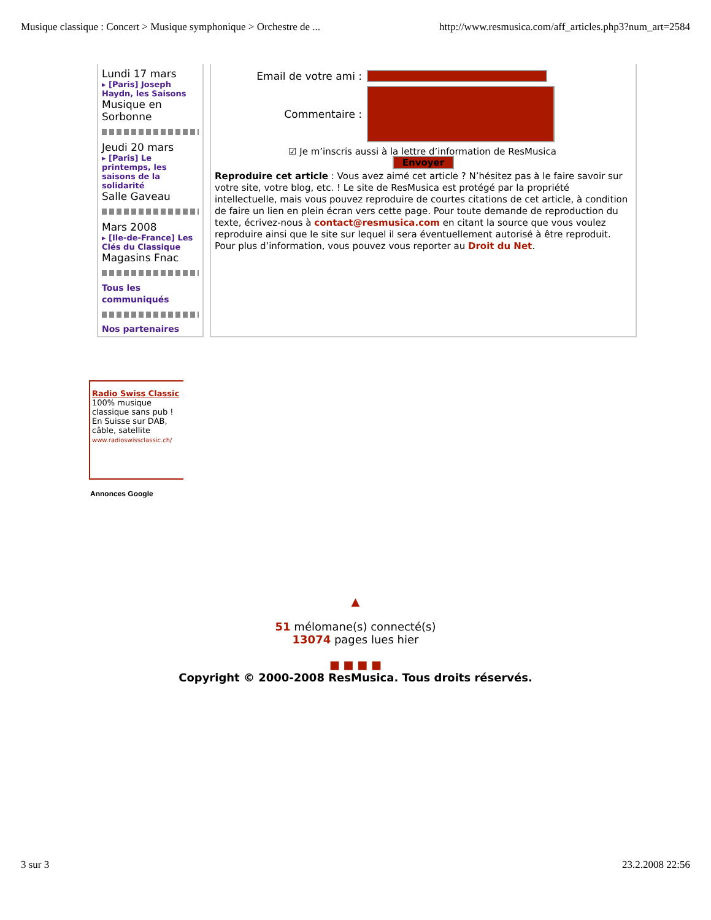Musique classique : Concert > Musique symphonique > Orchestre de ... http://www.resmusica.com/aff_articles.php3?num_art=2584
Lundi 17 mars
▸ [Paris] Joseph Haydn, les Saisons
Musique en Sorbonne
Jeudi 20 mars
▸ [Paris] Le printemps, les saisons de la solidarité
Salle Gaveau
Mars 2008
▸ [Ile-de-France] Les Clés du Classique
Magasins Fnac
Tous les communiqués
Nos partenaires
Email de votre ami :
Commentaire :
☑ Je m’inscris aussi à la lettre d’information de ResMusica
Envoyer
Reproduire cet article : Vous avez aimé cet article ? N’hésitez pas à le faire savoir sur votre site, votre blog, etc. ! Le site de ResMusica est protégé par la propriété intellectuelle, mais vous pouvez reproduire de courtes citations de cet article, à condition de faire un lien en plein écran vers cette page. Pour toute demande de reproduction du texte, écrivez-nous à contact@resmusica.com en citant la source que vous voulez reproduire ainsi que le site sur lequel il sera éventuellement autorisé à être reproduit. Pour plus d’information, vous pouvez vous reporter au Droit du Net.
Radio Swiss Classic
100% musique classique sans pub ! En Suisse sur DAB, câble, satellite
www.radioswissclassic.ch/
Annonces Google
▲
51 mélomane(s) connecté(s)
13074 pages lues hier
■ ■ ■ ■
Copyright © 2000-2008 ResMusica. Tous droits réservés.
3 sur 3 23.2.2008 22:56